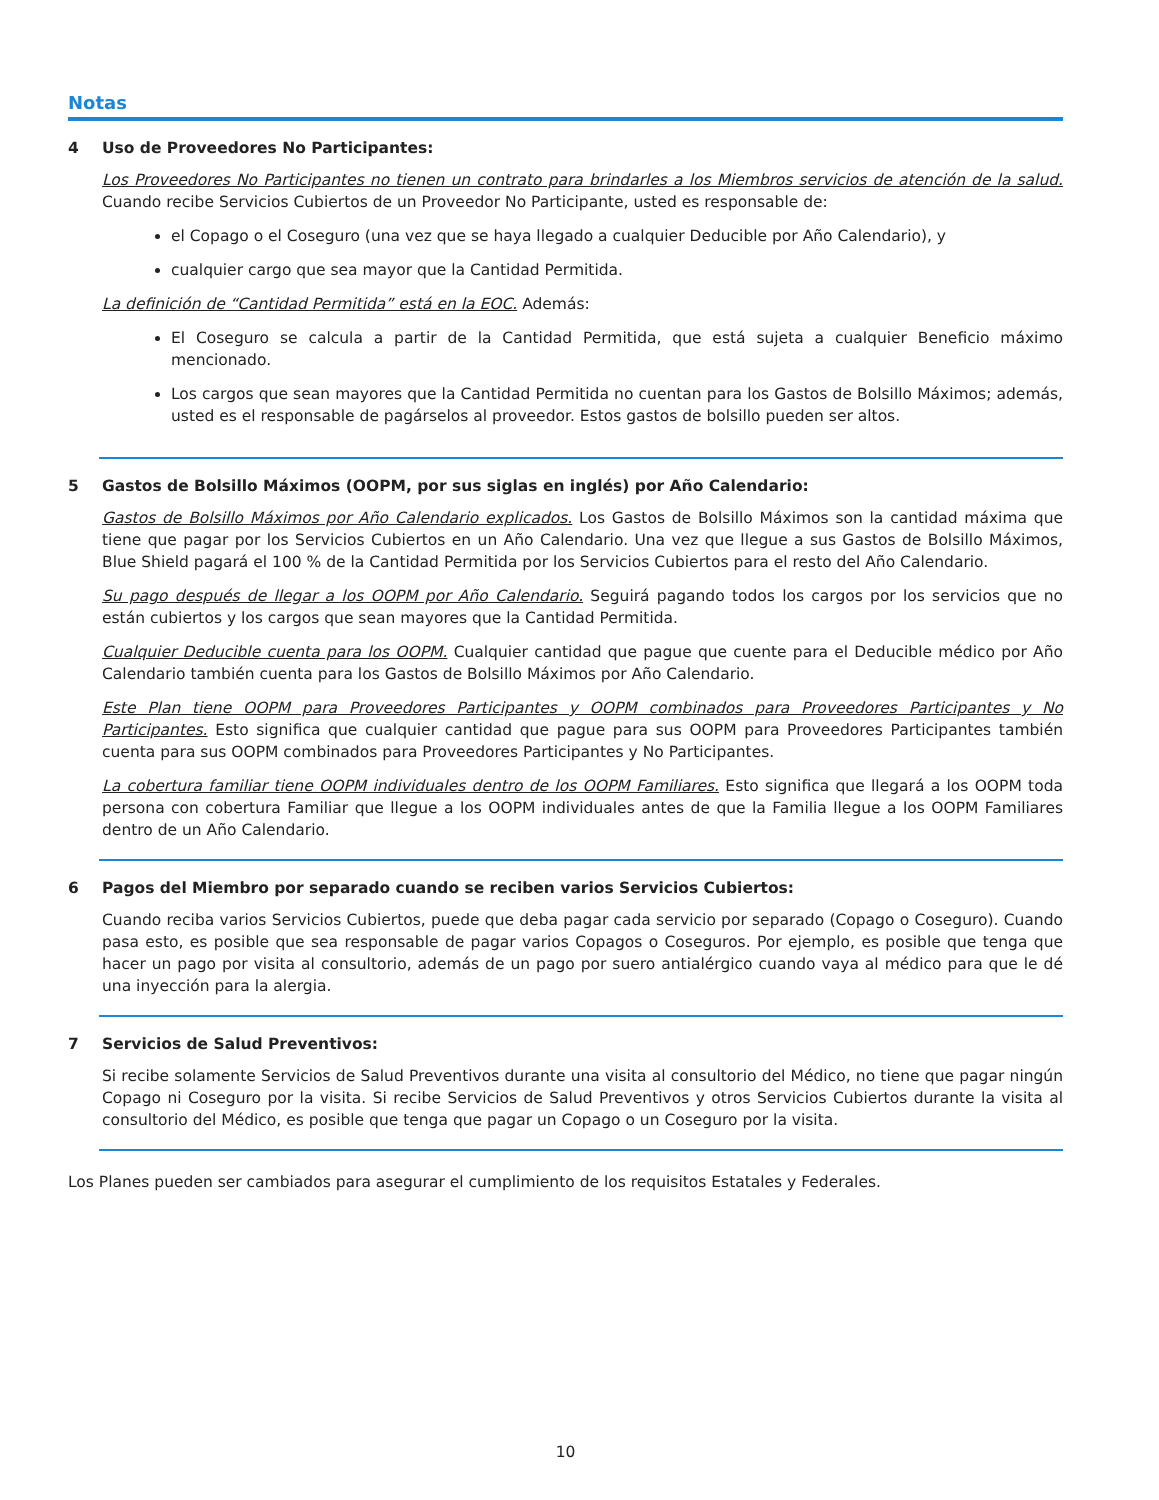Notas
4 Uso de Proveedores No Participantes:
Los Proveedores No Participantes no tienen un contrato para brindarles a los Miembros servicios de atención de la salud. Cuando recibe Servicios Cubiertos de un Proveedor No Participante, usted es responsable de:
el Copago o el Coseguro (una vez que se haya llegado a cualquier Deducible por Año Calendario), y
cualquier cargo que sea mayor que la Cantidad Permitida.
La definición de “Cantidad Permitida” está en la EOC. Además:
El Coseguro se calcula a partir de la Cantidad Permitida, que está sujeta a cualquier Beneficio máximo mencionado.
Los cargos que sean mayores que la Cantidad Permitida no cuentan para los Gastos de Bolsillo Máximos; además, usted es el responsable de pagárselos al proveedor. Estos gastos de bolsillo pueden ser altos.
5 Gastos de Bolsillo Máximos (OOPM, por sus siglas en inglés) por Año Calendario:
Gastos de Bolsillo Máximos por Año Calendario explicados. Los Gastos de Bolsillo Máximos son la cantidad máxima que tiene que pagar por los Servicios Cubiertos en un Año Calendario. Una vez que llegue a sus Gastos de Bolsillo Máximos, Blue Shield pagará el 100 % de la Cantidad Permitida por los Servicios Cubiertos para el resto del Año Calendario.
Su pago después de llegar a los OOPM por Año Calendario. Seguirá pagando todos los cargos por los servicios que no están cubiertos y los cargos que sean mayores que la Cantidad Permitida.
Cualquier Deducible cuenta para los OOPM. Cualquier cantidad que pague que cuente para el Deducible médico por Año Calendario también cuenta para los Gastos de Bolsillo Máximos por Año Calendario.
Este Plan tiene OOPM para Proveedores Participantes y OOPM combinados para Proveedores Participantes y No Participantes. Esto significa que cualquier cantidad que pague para sus OOPM para Proveedores Participantes también cuenta para sus OOPM combinados para Proveedores Participantes y No Participantes.
La cobertura familiar tiene OOPM individuales dentro de los OOPM Familiares. Esto significa que llegará a los OOPM toda persona con cobertura Familiar que llegue a los OOPM individuales antes de que la Familia llegue a los OOPM Familiares dentro de un Año Calendario.
6 Pagos del Miembro por separado cuando se reciben varios Servicios Cubiertos:
Cuando reciba varios Servicios Cubiertos, puede que deba pagar cada servicio por separado (Copago o Coseguro). Cuando pasa esto, es posible que sea responsable de pagar varios Copagos o Coseguros. Por ejemplo, es posible que tenga que hacer un pago por visita al consultorio, además de un pago por suero antialérgico cuando vaya al médico para que le dé una inyección para la alergia.
7 Servicios de Salud Preventivos:
Si recibe solamente Servicios de Salud Preventivos durante una visita al consultorio del Médico, no tiene que pagar ningún Copago ni Coseguro por la visita. Si recibe Servicios de Salud Preventivos y otros Servicios Cubiertos durante la visita al consultorio del Médico, es posible que tenga que pagar un Copago o un Coseguro por la visita.
Los Planes pueden ser cambiados para asegurar el cumplimiento de los requisitos Estatales y Federales.
10